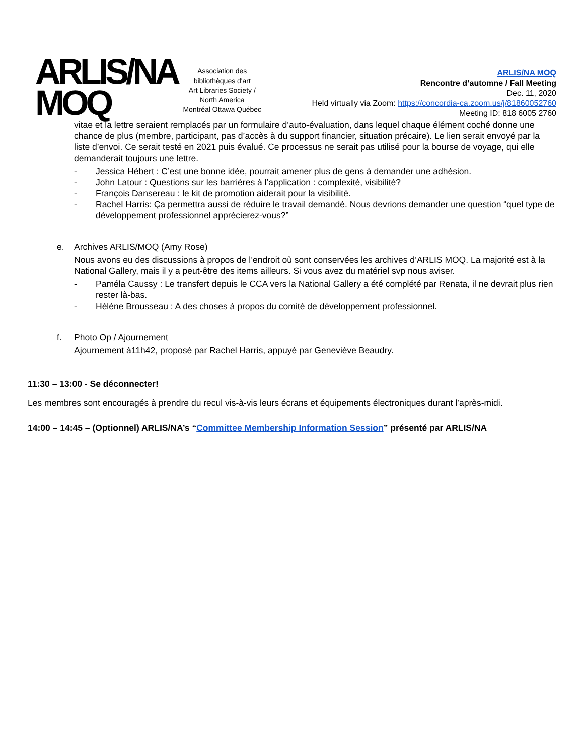ARLIS/NA
MOQ
Association des bibliothèques d'art
Art Libraries Society / North America
Montréal Ottawa Québec
ARLIS/NA MOQ
Rencontre d’automne / Fall Meeting
Dec. 11, 2020
Held virtually via Zoom: https://concordia-ca.zoom.us/j/81860052760
Meeting ID: 818 6005 2760
vitae et la lettre seraient remplacés par un formulaire d’auto-évaluation, dans lequel chaque élément coché donne une chance de plus (membre, participant, pas d’accès à du support financier, situation précaire). Le lien serait envoyé par la liste d’envoi. Ce serait testé en 2021 puis évalué. Ce processus ne serait pas utilisé pour la bourse de voyage, qui elle demanderait toujours une lettre.
- Jessica Hébert : C’est une bonne idée, pourrait amener plus de gens à demander une adhésion.
- John Latour : Questions sur les barrières à l’application : complexité, visibilité?
- François Dansereau : le kit de promotion aiderait pour la visibilité.
- Rachel Harris: Ça permettra aussi de réduire le travail demandé. Nous devrions demander une question “quel type de développement professionnel apprécierez-vous?”
e. Archives ARLIS/MOQ (Amy Rose)
Nous avons eu des discussions à propos de l’endroit où sont conservées les archives d’ARLIS MOQ. La majorité est à la National Gallery, mais il y a peut-être des items ailleurs. Si vous avez du matériel svp nous aviser.
- Paméla Caussy : Le transfert depuis le CCA vers la National Gallery a été complété par Renata, il ne devrait plus rien rester là-bas.
- Hélène Brousseau : A des choses à propos du comité de développement professionnel.
f. Photo Op / Ajournement
Ajournement à11h42, proposé par Rachel Harris, appuyé par Geneviève Beaudry.
11:30 – 13:00 - Se déconnecter!
Les membres sont encouragés à prendre du recul vis-à-vis leurs écrans et équipements électroniques durant l’après-midi.
14:00 – 14:45 – (Optionnel) ARLIS/NA’s “Committee Membership Information Session” présenté par ARLIS/NA